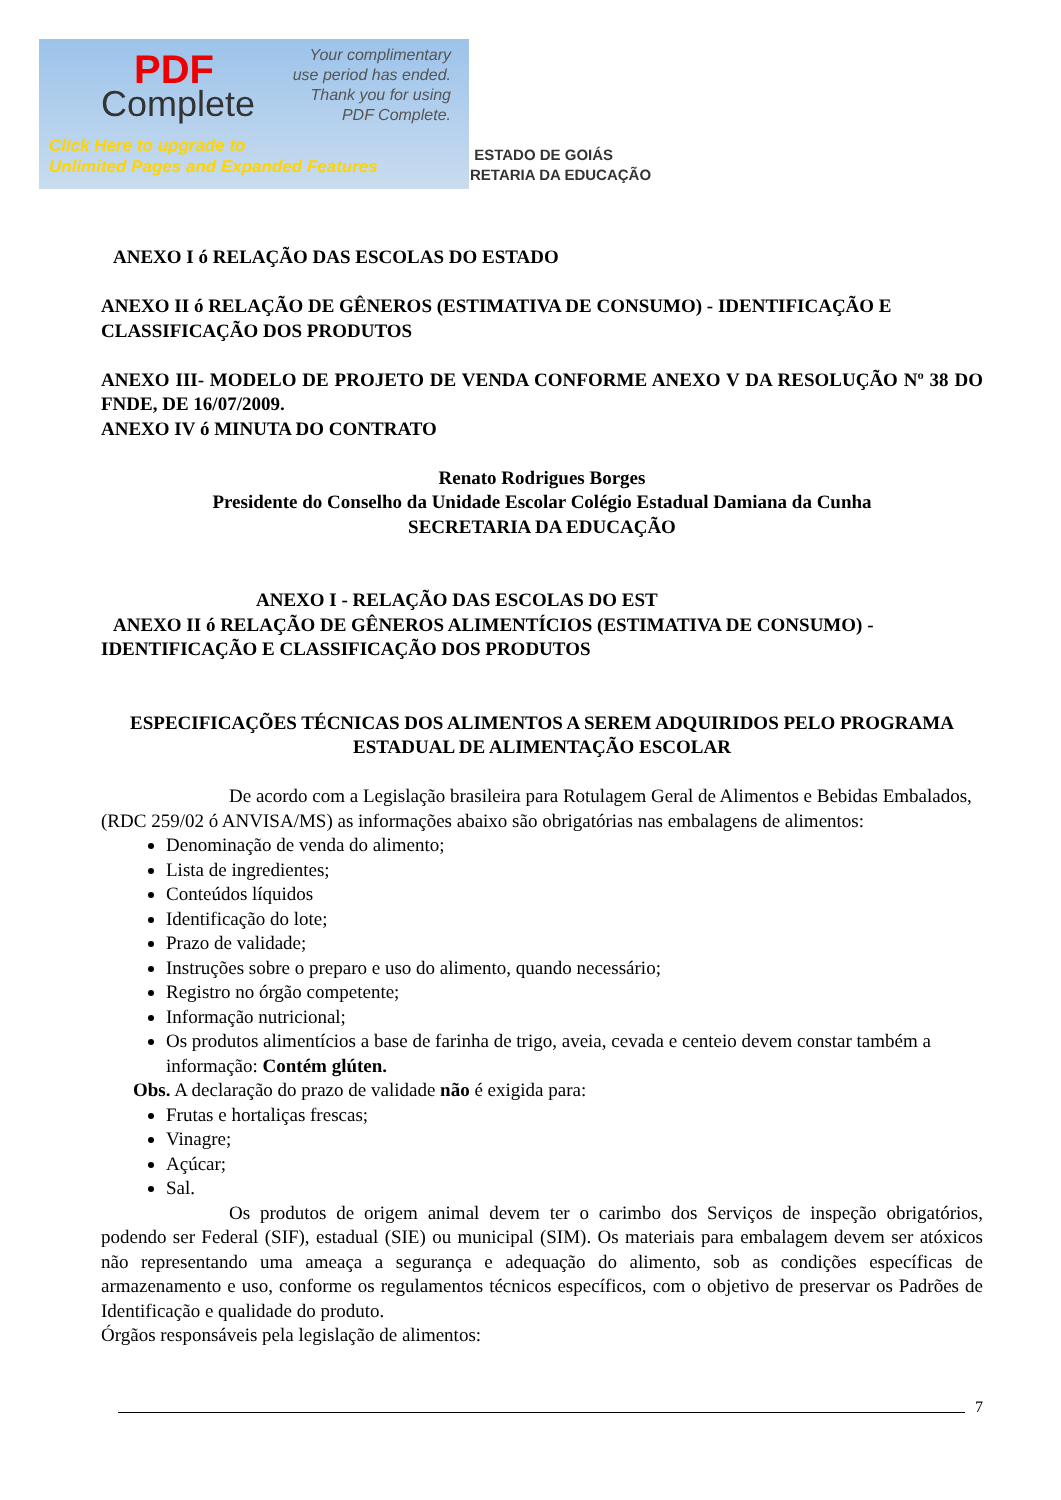PDF
Complete
Your complimentary
use period has ended.
Thank you for using
PDF Complete.
Click Here to upgrade to
Unlimited Pages and Expanded Features
ESTADO DE GOIÁS
RETARIA DA EDUCAÇÃO
ANEXO I ó RELAÇÃO DAS ESCOLAS DO ESTADO
ANEXO II ó RELAÇÃO DE GÊNEROS (ESTIMATIVA DE CONSUMO) - IDENTIFICAÇÃO E CLASSIFICAÇÃO DOS PRODUTOS
ANEXO III- MODELO DE PROJETO DE VENDA CONFORME ANEXO V DA RESOLUÇÃO Nº 38 DO FNDE, DE 16/07/2009.
ANEXO IV ó MINUTA DO CONTRATO
Renato Rodrigues Borges
Presidente do Conselho da Unidade Escolar Colégio Estadual Damiana da Cunha
SECRETARIA DA EDUCAÇÃO
ANEXO I - RELAÇÃO DAS ESCOLAS DO EST
ANEXO II ó RELAÇÃO DE GÊNEROS ALIMENTÍCIOS (ESTIMATIVA DE CONSUMO) - IDENTIFICAÇÃO E CLASSIFICAÇÃO DOS PRODUTOS
ESPECIFICAÇÕES TÉCNICAS DOS ALIMENTOS A SEREM ADQUIRIDOS PELO PROGRAMA ESTADUAL DE ALIMENTAÇÃO ESCOLAR
De acordo com a Legislação brasileira para Rotulagem Geral de Alimentos e Bebidas Embalados, (RDC 259/02 ó ANVISA/MS) as informações abaixo são obrigatórias nas embalagens de alimentos:
Denominação de venda do alimento;
Lista de ingredientes;
Conteúdos líquidos
Identificação do lote;
Prazo de validade;
Instruções sobre o preparo e uso do alimento, quando necessário;
Registro no órgão competente;
Informação nutricional;
Os produtos alimentícios a base de farinha de trigo, aveia, cevada e centeio devem constar também a informação: Contém glúten.
Obs. A declaração do prazo de validade não é exigida para:
Frutas e hortaliças frescas;
Vinagre;
Açúcar;
Sal.
Os produtos de origem animal devem ter o carimbo dos Serviços de inspeção obrigatórios, podendo ser Federal (SIF), estadual (SIE) ou municipal (SIM). Os materiais para embalagem devem ser atóxicos não representando uma ameaça a segurança e adequação do alimento, sob as condições específicas de armazenamento e uso, conforme os regulamentos técnicos específicos, com o objetivo de preservar os Padrões de Identificação e qualidade do produto.
Órgãos responsáveis pela legislação de alimentos:
7